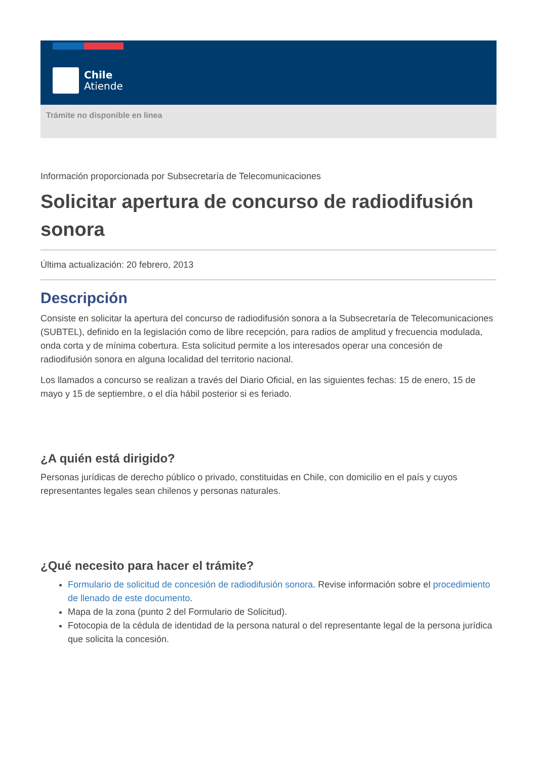Chile
Atiende
Trámite no disponible en linea
Información proporcionada por Subsecretaría de Telecomunicaciones
Solicitar apertura de concurso de radiodifusión sonora
Última actualización: 20 febrero, 2013
Descripción
Consiste en solicitar la apertura del concurso de radiodifusión sonora a la Subsecretaría de Telecomunicaciones (SUBTEL), definido en la legislación como de libre recepción, para radios de amplitud y frecuencia modulada, onda corta y de mínima cobertura. Esta solicitud permite a los interesados operar una concesión de radiodifusión sonora en alguna localidad del territorio nacional.
Los llamados a concurso se realizan a través del Diario Oficial, en las siguientes fechas: 15 de enero, 15 de mayo y 15 de septiembre, o el día hábil posterior si es feriado.
¿A quién está dirigido?
Personas jurídicas de derecho público o privado, constituidas en Chile, con domicilio en el país y cuyos representantes legales sean chilenos y personas naturales.
¿Qué necesito para hacer el trámite?
Formulario de solicitud de concesión de radiodifusión sonora. Revise información sobre el procedimiento de llenado de este documento.
Mapa de la zona (punto 2 del Formulario de Solicitud).
Fotocopia de la cédula de identidad de la persona natural o del representante legal de la persona jurídica que solicita la concesión.